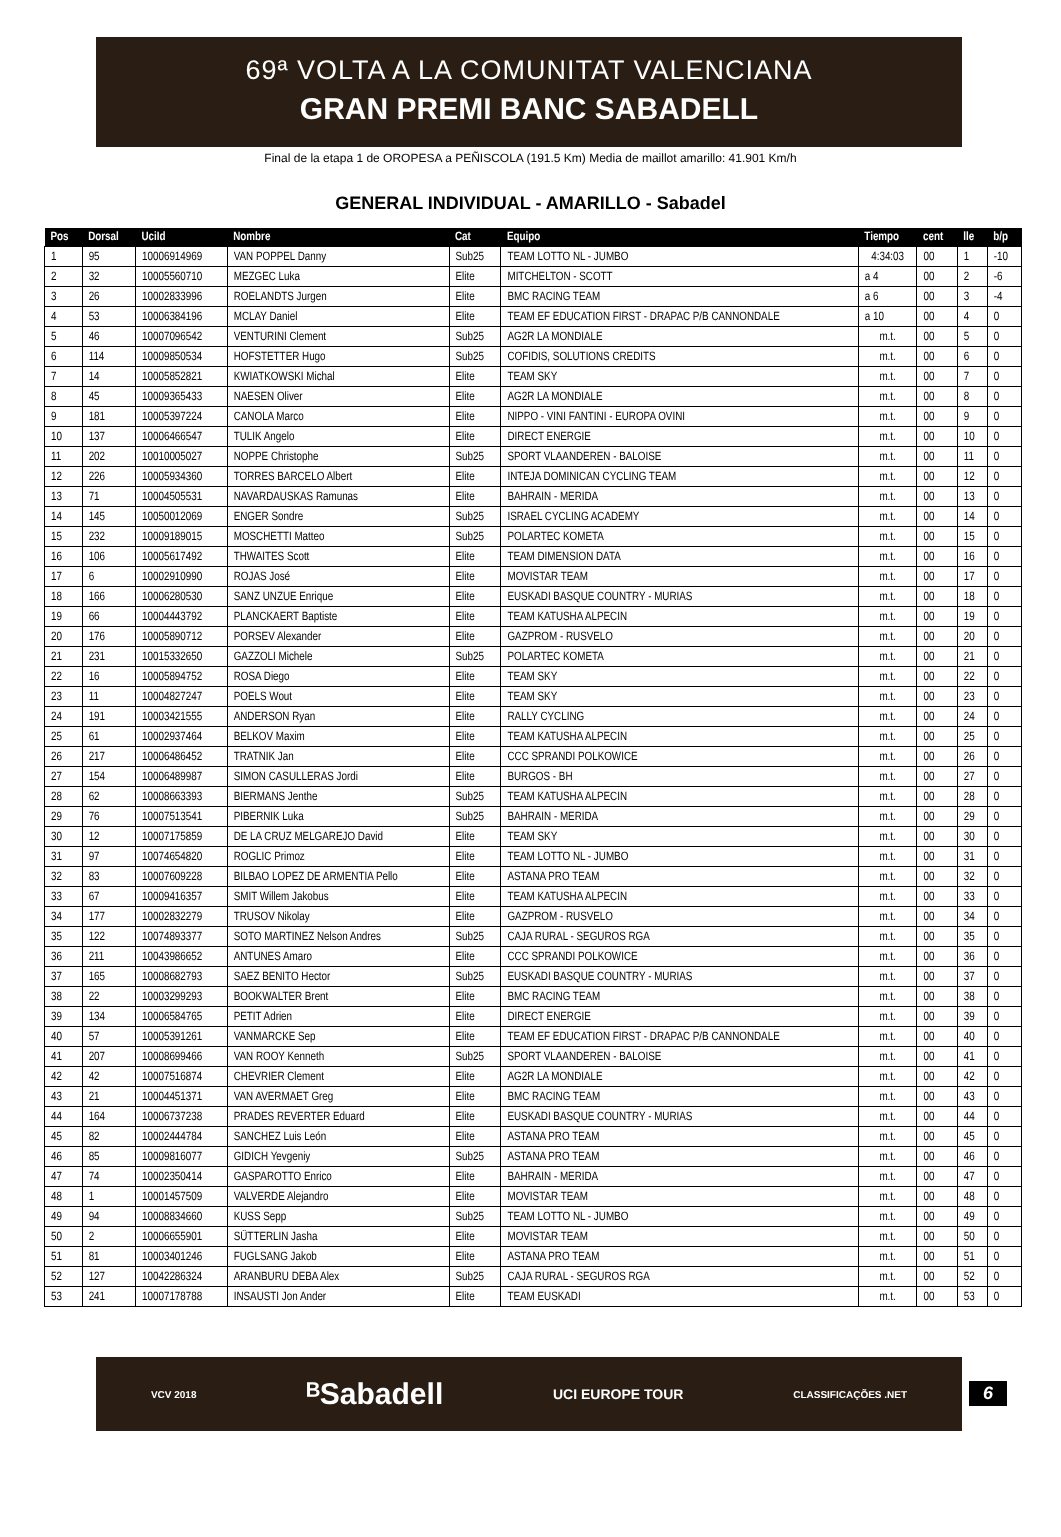69ª VOLTA A LA COMUNITAT VALENCIANA
GRAN PREMI BANC SABADELL
Final de la etapa 1 de OROPESA a PEÑISCOLA (191.5 Km) Media de maillot amarillo: 41.901 Km/h
GENERAL INDIVIDUAL - AMARILLO - Sabadel
| Pos | Dorsal | UciId | Nombre | Cat | Equipo | Tiempo | cent | lle | b/p |
| --- | --- | --- | --- | --- | --- | --- | --- | --- | --- |
| 1 | 95 | 10006914969 | VAN POPPEL Danny | Sub25 | TEAM LOTTO NL - JUMBO | 4:34:03 | 00 | 1 | -10 |
| 2 | 32 | 10005560710 | MEZGEC Luka | Elite | MITCHELTON - SCOTT | a 4 | 00 | 2 | -6 |
| 3 | 26 | 10002833996 | ROELANDTS Jurgen | Elite | BMC RACING TEAM | a 6 | 00 | 3 | -4 |
| 4 | 53 | 10006384196 | MCLAY Daniel | Elite | TEAM EF EDUCATION FIRST - DRAPAC P/B CANNONDALE | a 10 | 00 | 4 | 0 |
| 5 | 46 | 10007096542 | VENTURINI Clement | Sub25 | AG2R LA MONDIALE | m.t. | 00 | 5 | 0 |
| 6 | 114 | 10009850534 | HOFSTETTER Hugo | Sub25 | COFIDIS, SOLUTIONS CREDITS | m.t. | 00 | 6 | 0 |
| 7 | 14 | 10005852821 | KWIATKOWSKI Michal | Elite | TEAM SKY | m.t. | 00 | 7 | 0 |
| 8 | 45 | 10009365433 | NAESEN Oliver | Elite | AG2R LA MONDIALE | m.t. | 00 | 8 | 0 |
| 9 | 181 | 10005397224 | CANOLA Marco | Elite | NIPPO - VINI FANTINI - EUROPA OVINI | m.t. | 00 | 9 | 0 |
| 10 | 137 | 10006466547 | TULIK Angelo | Elite | DIRECT ENERGIE | m.t. | 00 | 10 | 0 |
| 11 | 202 | 10010005027 | NOPPE Christophe | Sub25 | SPORT VLAANDEREN - BALOISE | m.t. | 00 | 11 | 0 |
| 12 | 226 | 10005934360 | TORRES BARCELO Albert | Elite | INTEJA DOMINICAN CYCLING TEAM | m.t. | 00 | 12 | 0 |
| 13 | 71 | 10004505531 | NAVARDAUSKAS Ramunas | Elite | BAHRAIN - MERIDA | m.t. | 00 | 13 | 0 |
| 14 | 145 | 10050012069 | ENGER Sondre | Sub25 | ISRAEL CYCLING ACADEMY | m.t. | 00 | 14 | 0 |
| 15 | 232 | 10009189015 | MOSCHETTI Matteo | Sub25 | POLARTEC KOMETA | m.t. | 00 | 15 | 0 |
| 16 | 106 | 10005617492 | THWAITES Scott | Elite | TEAM DIMENSION DATA | m.t. | 00 | 16 | 0 |
| 17 | 6 | 10002910990 | ROJAS José | Elite | MOVISTAR TEAM | m.t. | 00 | 17 | 0 |
| 18 | 166 | 10006280530 | SANZ UNZUE Enrique | Elite | EUSKADI BASQUE COUNTRY - MURIAS | m.t. | 00 | 18 | 0 |
| 19 | 66 | 10004443792 | PLANCKAERT Baptiste | Elite | TEAM KATUSHA ALPECIN | m.t. | 00 | 19 | 0 |
| 20 | 176 | 10005890712 | PORSEV Alexander | Elite | GAZPROM - RUSVELO | m.t. | 00 | 20 | 0 |
| 21 | 231 | 10015332650 | GAZZOLI Michele | Sub25 | POLARTEC KOMETA | m.t. | 00 | 21 | 0 |
| 22 | 16 | 10005894752 | ROSA Diego | Elite | TEAM SKY | m.t. | 00 | 22 | 0 |
| 23 | 11 | 10004827247 | POELS Wout | Elite | TEAM SKY | m.t. | 00 | 23 | 0 |
| 24 | 191 | 10003421555 | ANDERSON Ryan | Elite | RALLY CYCLING | m.t. | 00 | 24 | 0 |
| 25 | 61 | 10002937464 | BELKOV Maxim | Elite | TEAM KATUSHA ALPECIN | m.t. | 00 | 25 | 0 |
| 26 | 217 | 10006486452 | TRATNIK Jan | Elite | CCC SPRANDI POLKOWICE | m.t. | 00 | 26 | 0 |
| 27 | 154 | 10006489987 | SIMON CASULLERAS Jordi | Elite | BURGOS - BH | m.t. | 00 | 27 | 0 |
| 28 | 62 | 10008663393 | BIERMANS Jenthe | Sub25 | TEAM KATUSHA ALPECIN | m.t. | 00 | 28 | 0 |
| 29 | 76 | 10007513541 | PIBERNIK Luka | Sub25 | BAHRAIN - MERIDA | m.t. | 00 | 29 | 0 |
| 30 | 12 | 10007175859 | DE LA CRUZ MELGAREJO David | Elite | TEAM SKY | m.t. | 00 | 30 | 0 |
| 31 | 97 | 10074654820 | ROGLIC Primoz | Elite | TEAM LOTTO NL - JUMBO | m.t. | 00 | 31 | 0 |
| 32 | 83 | 10007609228 | BILBAO LOPEZ DE ARMENTIA Pello | Elite | ASTANA PRO TEAM | m.t. | 00 | 32 | 0 |
| 33 | 67 | 10009416357 | SMIT Willem Jakobus | Elite | TEAM KATUSHA ALPECIN | m.t. | 00 | 33 | 0 |
| 34 | 177 | 10002832279 | TRUSOV Nikolay | Elite | GAZPROM - RUSVELO | m.t. | 00 | 34 | 0 |
| 35 | 122 | 10074893377 | SOTO MARTINEZ Nelson Andres | Sub25 | CAJA RURAL - SEGUROS RGA | m.t. | 00 | 35 | 0 |
| 36 | 211 | 10043986652 | ANTUNES Amaro | Elite | CCC SPRANDI POLKOWICE | m.t. | 00 | 36 | 0 |
| 37 | 165 | 10008682793 | SAEZ BENITO Hector | Sub25 | EUSKADI BASQUE COUNTRY - MURIAS | m.t. | 00 | 37 | 0 |
| 38 | 22 | 10003299293 | BOOKWALTER Brent | Elite | BMC RACING TEAM | m.t. | 00 | 38 | 0 |
| 39 | 134 | 10006584765 | PETIT Adrien | Elite | DIRECT ENERGIE | m.t. | 00 | 39 | 0 |
| 40 | 57 | 10005391261 | VANMARCKE Sep | Elite | TEAM EF EDUCATION FIRST - DRAPAC P/B CANNONDALE | m.t. | 00 | 40 | 0 |
| 41 | 207 | 10008699466 | VAN ROOY Kenneth | Sub25 | SPORT VLAANDEREN - BALOISE | m.t. | 00 | 41 | 0 |
| 42 | 42 | 10007516874 | CHEVRIER Clement | Elite | AG2R LA MONDIALE | m.t. | 00 | 42 | 0 |
| 43 | 21 | 10004451371 | VAN AVERMAET Greg | Elite | BMC RACING TEAM | m.t. | 00 | 43 | 0 |
| 44 | 164 | 10006737238 | PRADES REVERTER Eduard | Elite | EUSKADI BASQUE COUNTRY - MURIAS | m.t. | 00 | 44 | 0 |
| 45 | 82 | 10002444784 | SANCHEZ Luis León | Elite | ASTANA PRO TEAM | m.t. | 00 | 45 | 0 |
| 46 | 85 | 10009816077 | GIDICH Yevgeniy | Sub25 | ASTANA PRO TEAM | m.t. | 00 | 46 | 0 |
| 47 | 74 | 10002350414 | GASPAROTTO Enrico | Elite | BAHRAIN - MERIDA | m.t. | 00 | 47 | 0 |
| 48 | 1 | 10001457509 | VALVERDE Alejandro | Elite | MOVISTAR TEAM | m.t. | 00 | 48 | 0 |
| 49 | 94 | 10008834660 | KUSS Sepp | Sub25 | TEAM LOTTO NL - JUMBO | m.t. | 00 | 49 | 0 |
| 50 | 2 | 10006655901 | SÜTTERLIN Jasha | Elite | MOVISTAR TEAM | m.t. | 00 | 50 | 0 |
| 51 | 81 | 10003401246 | FUGLSANG Jakob | Elite | ASTANA PRO TEAM | m.t. | 00 | 51 | 0 |
| 52 | 127 | 10042286324 | ARANBURU DEBA Alex | Sub25 | CAJA RURAL - SEGUROS RGA | m.t. | 00 | 52 | 0 |
| 53 | 241 | 10007178788 | INSAUSTI Jon Ander | Elite | TEAM EUSKADI | m.t. | 00 | 53 | 0 |
VCV 2018 ᴮSabadell UCI EUROPE TOUR CLASSIFICAÇÕES .NET
6